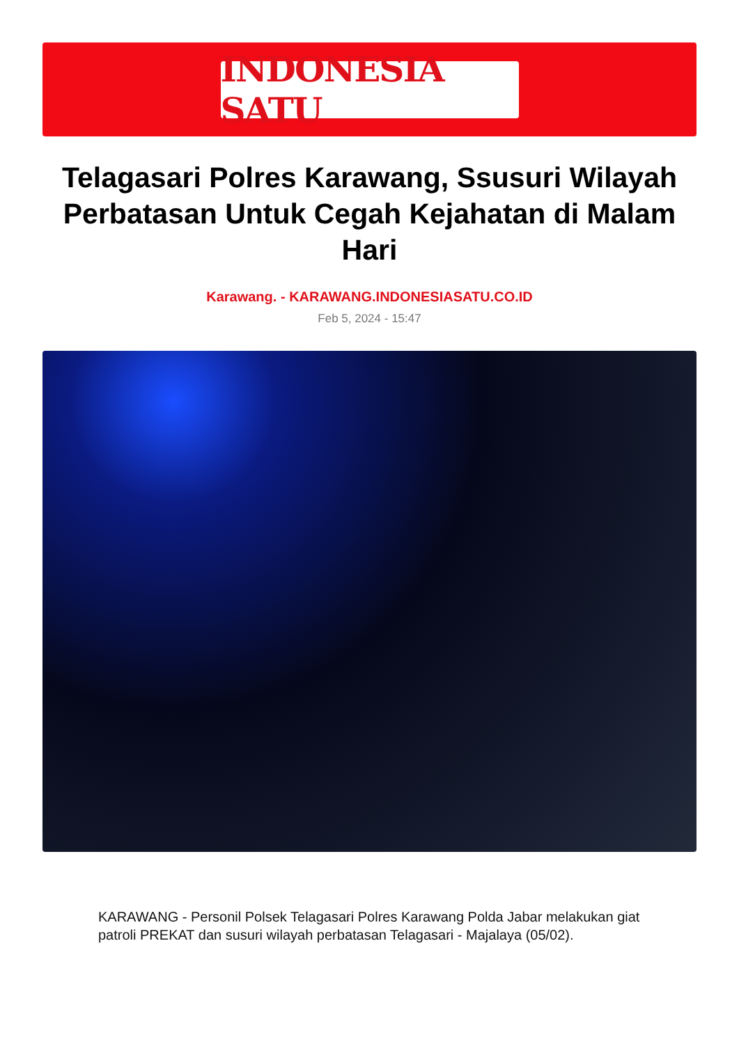INDONESIA SATU
Telagasari Polres Karawang, Ssusuri Wilayah Perbatasan Untuk Cegah Kejahatan di Malam Hari
Karawang. - KARAWANG.INDONESIASATU.CO.ID
Feb 5, 2024 - 15:47
KARAWANG - Personil Polsek Telagasari Polres Karawang Polda Jabar melakukan giat patroli PREKAT dan susuri wilayah perbatasan Telagasari - Majalaya (05/02).